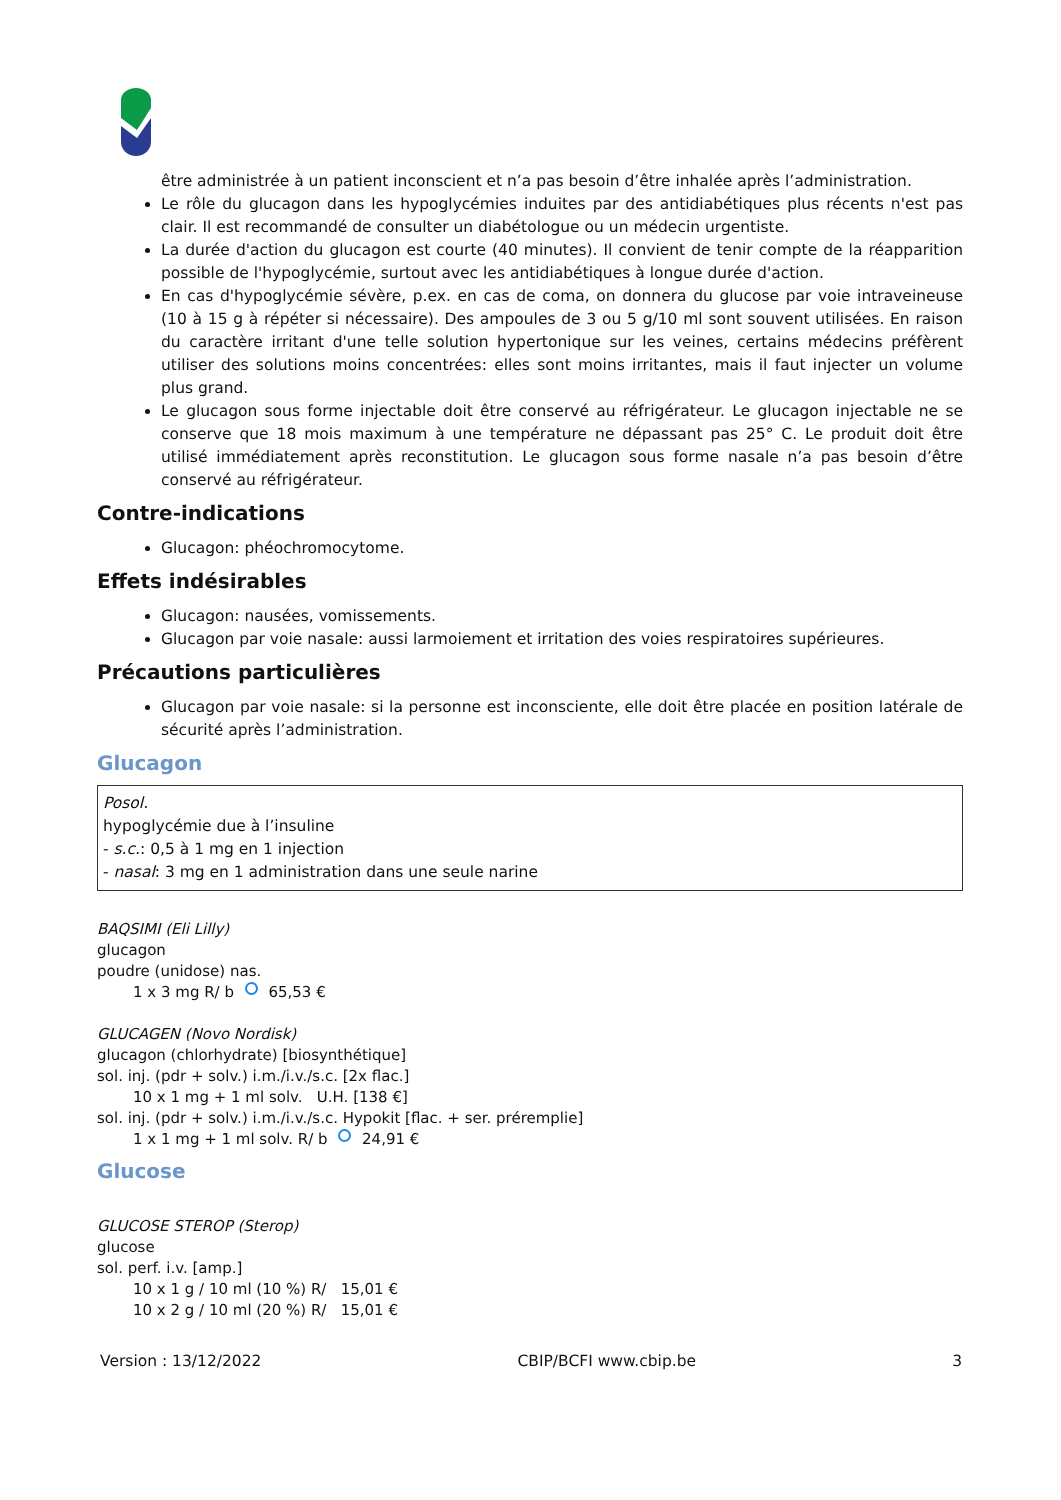être administrée à un patient inconscient et n’a pas besoin d’être inhalée après l’administration.
Le rôle du glucagon dans les hypoglycémies induites par des antidiabétiques plus récents n'est pas clair. Il est recommandé de consulter un diabétologue ou un médecin urgentiste.
La durée d'action du glucagon est courte (40 minutes). Il convient de tenir compte de la réapparition possible de l'hypoglycémie, surtout avec les antidiabétiques à longue durée d'action.
En cas d'hypoglycémie sévère, p.ex. en cas de coma, on donnera du glucose par voie intraveineuse (10 à 15 g à répéter si nécessaire). Des ampoules de 3 ou 5 g/10 ml sont souvent utilisées. En raison du caractère irritant d'une telle solution hypertonique sur les veines, certains médecins préfèrent utiliser des solutions moins concentrées: elles sont moins irritantes, mais il faut injecter un volume plus grand.
Le glucagon sous forme injectable doit être conservé au réfrigérateur. Le glucagon injectable ne se conserve que 18 mois maximum à une température ne dépassant pas 25° C. Le produit doit être utilisé immédiatement après reconstitution. Le glucagon sous forme nasale n’a pas besoin d’être conservé au réfrigérateur.
Contre-indications
Glucagon: phéochromocytome.
Effets indésirables
Glucagon: nausées, vomissements.
Glucagon par voie nasale: aussi larmoiement et irritation des voies respiratoires supérieures.
Précautions particulières
Glucagon par voie nasale: si la personne est inconsciente, elle doit être placée en position latérale de sécurité après l’administration.
Glucagon
Posol.
hypoglycémie due à l’insuline
- s.c.: 0,5 à 1 mg en 1 injection
- nasal: 3 mg en 1 administration dans une seule narine
BAQSIMI (Eli Lilly)
glucagon
poudre (unidose) nas.
1 x 3 mg R/ b 65,53 €
GLUCAGEN (Novo Nordisk)
glucagon (chlorhydrate) [biosynthétique]
sol. inj. (pdr + solv.) i.m./i.v./s.c. [2x flac.]
10 x 1 mg + 1 ml solv. U.H. [138 €]
sol. inj. (pdr + solv.) i.m./i.v./s.c. Hypokit [flac. + ser. préremplie]
1 x 1 mg + 1 ml solv. R/ b 24,91 €
Glucose
GLUCOSE STEROP (Sterop)
glucose
sol. perf. i.v. [amp.]
10 x 1 g / 10 ml (10 %) R/ 15,01 €
10 x 2 g / 10 ml (20 %) R/ 15,01 €
Version : 13/12/2022 CBIP/BCFI www.cbip.be 3